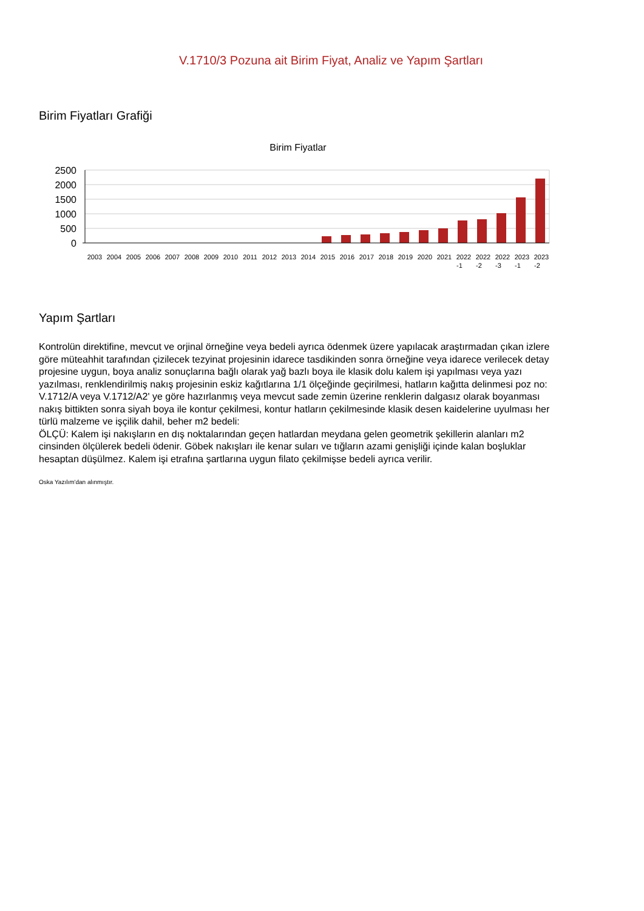V.1710/3 Pozuna ait Birim Fiyat, Analiz ve Yapım Şartları
Birim Fiyatları Grafiği
Birim Fiyatlar
2500
2000
1500
1000
500
0
2003
2004
2005
2006
2007
2008
2009
2010
2011
2012
2013
2014
2015
2016
2017
2018
2019
2020
2021
2022
2022
2022
2023
2023
-1
-2
-3
-1
-2
Yapım Şartları
Kontrolün direktifine, mevcut ve orjinal örneğine veya bedeli ayrıca ödenmek üzere yapılacak araştırmadan çıkan izlere göre müteahhit tarafından çizilecek tezyinat projesinin idarece tasdikinden sonra örneğine veya idarece verilecek detay projesine uygun, boya analiz sonuçlarına bağlı olarak yağ bazlı boya ile klasik dolu kalem işi yapılması veya yazı yazılması, renklendirilmiş nakış projesinin eskiz kağıtlarına 1/1 ölçeğinde geçirilmesi, hatların kağıtta delinmesi poz no: V.1712/A veya V.1712/A2' ye göre hazırlanmış veya mevcut sade zemin üzerine renklerin dalgasız olarak boyanması nakış bittikten sonra siyah boya ile kontur çekilmesi, kontur hatların çekilmesinde klasik desen kaidelerine uyulması her türlü malzeme ve işçilik dahil, beher m2 bedeli:
ÖLÇÜ: Kalem işi nakışların en dış noktalarından geçen hatlardan meydana gelen geometrik şekillerin alanları m2 cinsinden ölçülerek bedeli ödenir. Göbek nakışları ile kenar suları ve tığların azami genişliği içinde kalan boşluklar hesaptan düşülmez. Kalem işi etrafına şartlarına uygun filato çekilmişse bedeli ayrıca verilir.
Oska Yazılım'dan alınmıştır.